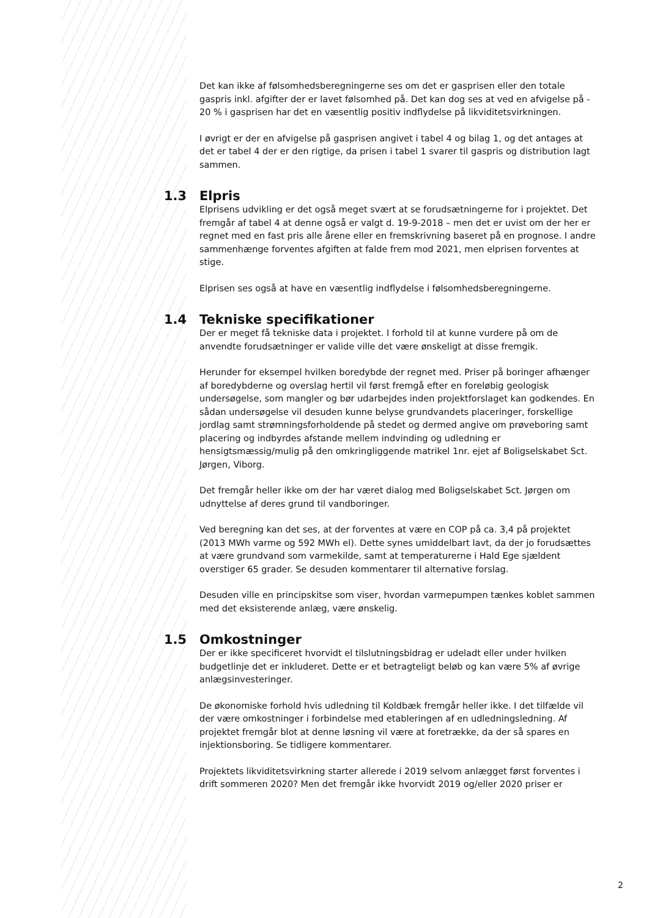Det kan ikke af følsomhedsberegningerne ses om det er gasprisen eller den totale gaspris inkl. afgifter der er lavet følsomhed på. Det kan dog ses at ved en afvigelse på - 20 % i gasprisen har det en væsentlig positiv indflydelse på likviditetsvirkningen.
I øvrigt er der en afvigelse på gasprisen angivet i tabel 4 og bilag 1, og det antages at det er tabel 4 der er den rigtige, da prisen i tabel 1 svarer til gaspris og distribution lagt sammen.
1.3 Elpris
Elprisens udvikling er det også meget svært at se forudsætningerne for i projektet. Det fremgår af tabel 4 at denne også er valgt d. 19-9-2018 – men det er uvist om der her er regnet med en fast pris alle årene eller en fremskrivning baseret på en prognose. I andre sammenhænge forventes afgiften at falde frem mod 2021, men elprisen forventes at stige.
Elprisen ses også at have en væsentlig indflydelse i følsomhedsberegningerne.
1.4 Tekniske specifikationer
Der er meget få tekniske data i projektet. I forhold til at kunne vurdere på om de anvendte forudsætninger er valide ville det være ønskeligt at disse fremgik.
Herunder for eksempel hvilken boredybde der regnet med. Priser på boringer afhænger af boredybderne og overslag hertil vil først fremgå efter en foreløbig geologisk undersøgelse, som mangler og bør udarbejdes inden projektforslaget kan godkendes. En sådan undersøgelse vil desuden kunne belyse grundvandets placeringer, forskellige jordlag samt strømningsforholdende på stedet og dermed angive om prøveboring samt placering og indbyrdes afstande mellem indvinding og udledning er hensigtsmæssig/mulig på den omkringliggende matrikel 1nr. ejet af Boligselskabet Sct. Jørgen, Viborg.
Det fremgår heller ikke om der har været dialog med Boligselskabet Sct. Jørgen om udnyttelse af deres grund til vandboringer.
Ved beregning kan det ses, at der forventes at være en COP på ca. 3,4 på projektet (2013 MWh varme og 592 MWh el). Dette synes umiddelbart lavt, da der jo forudsættes at være grundvand som varmekilde, samt at temperaturerne i Hald Ege sjældent overstiger 65 grader. Se desuden kommentarer til alternative forslag.
Desuden ville en principskitse som viser, hvordan varmepumpen tænkes koblet sammen med det eksisterende anlæg, være ønskelig.
1.5 Omkostninger
Der er ikke specificeret hvorvidt el tilslutningsbidrag er udeladt eller under hvilken budgetlinje det er inkluderet. Dette er et betragteligt beløb og kan være 5% af øvrige anlægsinvesteringer.
De økonomiske forhold hvis udledning til Koldbæk fremgår heller ikke. I det tilfælde vil der være omkostninger i forbindelse med etableringen af en udledningsledning. Af projektet fremgår blot at denne løsning vil være at foretrække, da der så spares en injektionsboring. Se tidligere kommentarer.
Projektets likviditetsvirkning starter allerede i 2019 selvom anlægget først forventes i drift sommeren 2020? Men det fremgår ikke hvorvidt 2019 og/eller 2020 priser er
2